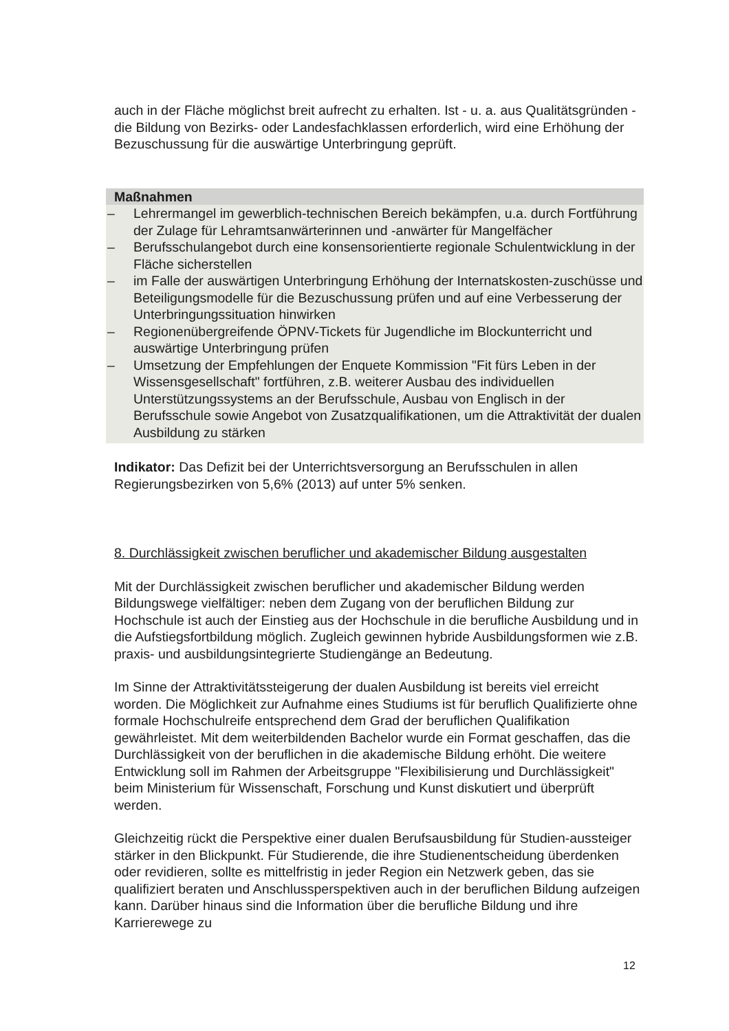auch in der Fläche möglichst breit aufrecht zu erhalten. Ist - u. a. aus Qualitätsgründen - die Bildung von Bezirks- oder Landesfachklassen erforderlich, wird eine Erhöhung der Bezuschussung für die auswärtige Unterbringung geprüft.
Maßnahmen
– Lehrermangel im gewerblich-technischen Bereich bekämpfen, u.a. durch Fortführung der Zulage für Lehramtsanwärterinnen und -anwärter für Mangelfächer
– Berufsschulangebot durch eine konsensorientierte regionale Schulentwicklung in der Fläche sicherstellen
– im Falle der auswärtigen Unterbringung Erhöhung der Internatskosten-zuschüsse und Beteiligungsmodelle für die Bezuschussung prüfen und auf eine Verbesserung der Unterbringungssituation hinwirken
– Regionenübergreifende ÖPNV-Tickets für Jugendliche im Blockunterricht und auswärtige Unterbringung prüfen
– Umsetzung der Empfehlungen der Enquete Kommission "Fit fürs Leben in der Wissensgesellschaft" fortführen, z.B. weiterer Ausbau des individuellen Unterstützungssystems an der Berufsschule, Ausbau von Englisch in der Berufsschule sowie Angebot von Zusatzqualifikationen, um die Attraktivität der dualen Ausbildung zu stärken
Indikator: Das Defizit bei der Unterrichtsversorgung an Berufsschulen in allen Regierungsbezirken von 5,6% (2013) auf unter 5% senken.
8. Durchlässigkeit zwischen beruflicher und akademischer Bildung ausgestalten
Mit der Durchlässigkeit zwischen beruflicher und akademischer Bildung werden Bildungswege vielfältiger: neben dem Zugang von der beruflichen Bildung zur Hochschule ist auch der Einstieg aus der Hochschule in die berufliche Ausbildung und in die Aufstiegsfortbildung möglich. Zugleich gewinnen hybride Ausbildungsformen wie z.B. praxis- und ausbildungsintegrierte Studiengänge an Bedeutung.
Im Sinne der Attraktivitätssteigerung der dualen Ausbildung ist bereits viel erreicht worden. Die Möglichkeit zur Aufnahme eines Studiums ist für beruflich Qualifizierte ohne formale Hochschulreife entsprechend dem Grad der beruflichen Qualifikation gewährleistet. Mit dem weiterbildenden Bachelor wurde ein Format geschaffen, das die Durchlässigkeit von der beruflichen in die akademische Bildung erhöht. Die weitere Entwicklung soll im Rahmen der Arbeitsgruppe "Flexibilisierung und Durchlässigkeit" beim Ministerium für Wissenschaft, Forschung und Kunst diskutiert und überprüft werden.
Gleichzeitig rückt die Perspektive einer dualen Berufsausbildung für Studien-aussteiger stärker in den Blickpunkt. Für Studierende, die ihre Studienentscheidung überdenken oder revidieren, sollte es mittelfristig in jeder Region ein Netzwerk geben, das sie qualifiziert beraten und Anschlussperspektiven auch in der beruflichen Bildung aufzeigen kann. Darüber hinaus sind die Information über die berufliche Bildung und ihre Karrierewege zu
12